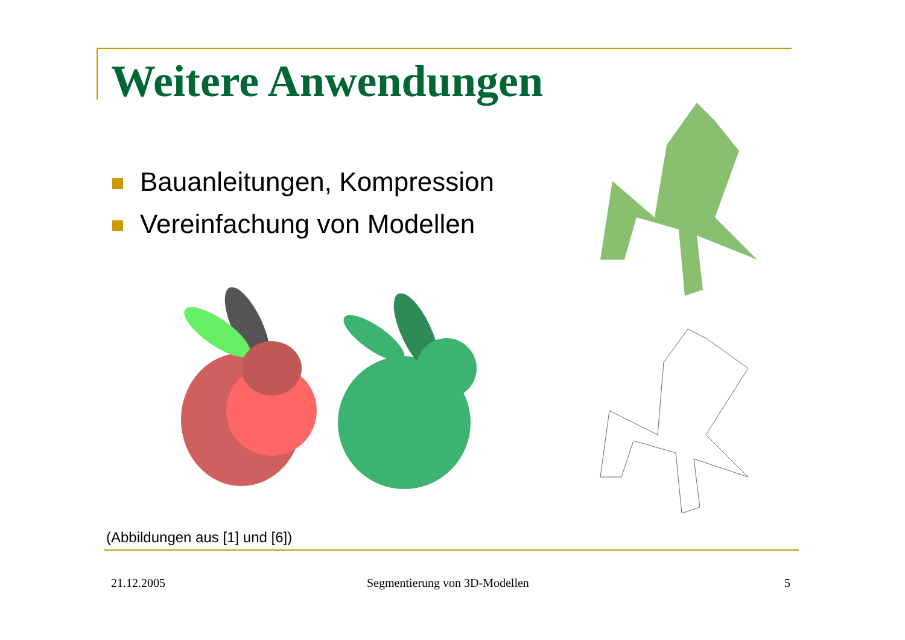Weitere Anwendungen
Bauanleitungen, Kompression
Vereinfachung von Modellen
(Abbildungen aus [1] und [6])
21.12.2005 Segmentierung von 3D-Modellen 5